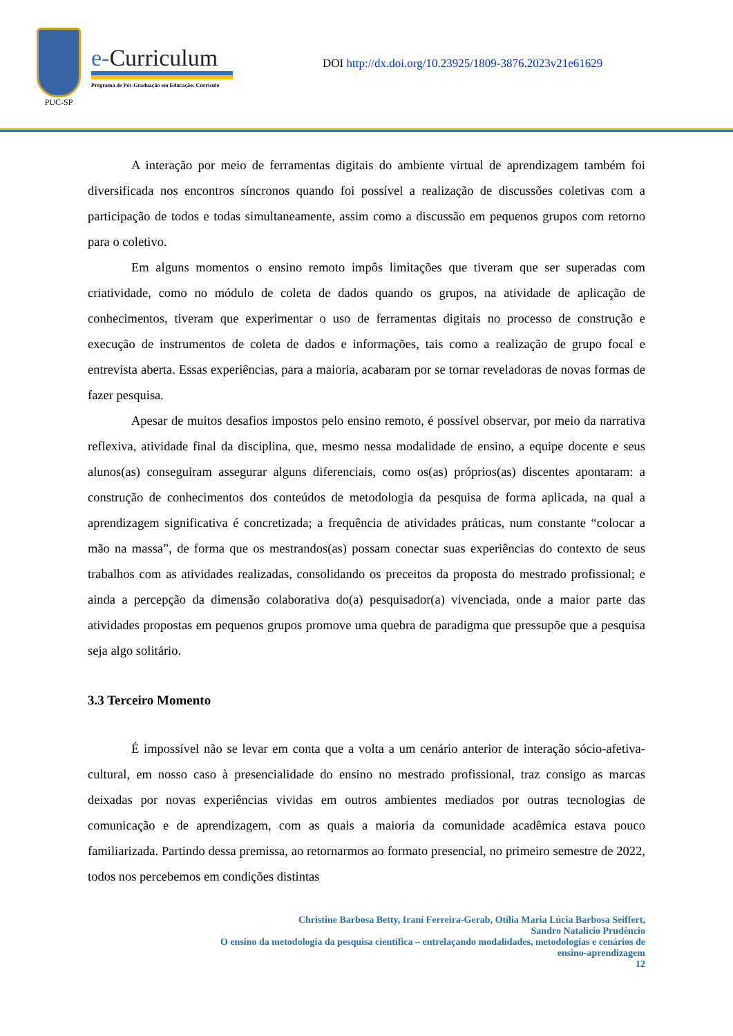PUC-SP
e-Curriculum
Programa de Pós-Graduação em Educação: Currículo
DOI http://dx.doi.org/10.23925/1809-3876.2023v21e61629
A interação por meio de ferramentas digitais do ambiente virtual de aprendizagem também foi diversificada nos encontros síncronos quando foi possível a realização de discussões coletivas com a participação de todos e todas simultaneamente, assim como a discussão em pequenos grupos com retorno para o coletivo.
Em alguns momentos o ensino remoto impôs limitações que tiveram que ser superadas com criatividade, como no módulo de coleta de dados quando os grupos, na atividade de aplicação de conhecimentos, tiveram que experimentar o uso de ferramentas digitais no processo de construção e execução de instrumentos de coleta de dados e informações, tais como a realização de grupo focal e entrevista aberta. Essas experiências, para a maioria, acabaram por se tornar reveladoras de novas formas de fazer pesquisa.
Apesar de muitos desafios impostos pelo ensino remoto, é possível observar, por meio da narrativa reflexiva, atividade final da disciplina, que, mesmo nessa modalidade de ensino, a equipe docente e seus alunos(as) conseguiram assegurar alguns diferenciais, como os(as) próprios(as) discentes apontaram: a construção de conhecimentos dos conteúdos de metodologia da pesquisa de forma aplicada, na qual a aprendizagem significativa é concretizada; a frequência de atividades práticas, num constante “colocar a mão na massa”, de forma que os mestrandos(as) possam conectar suas experiências do contexto de seus trabalhos com as atividades realizadas, consolidando os preceitos da proposta do mestrado profissional; e ainda a percepção da dimensão colaborativa do(a) pesquisador(a) vivenciada, onde a maior parte das atividades propostas em pequenos grupos promove uma quebra de paradigma que pressupõe que a pesquisa seja algo solitário.
3.3 Terceiro Momento
É impossível não se levar em conta que a volta a um cenário anterior de interação sócio-afetiva-cultural, em nosso caso à presencialidade do ensino no mestrado profissional, traz consigo as marcas deixadas por novas experiências vividas em outros ambientes mediados por outras tecnologias de comunicação e de aprendizagem, com as quais a maioria da comunidade acadêmica estava pouco familiarizada. Partindo dessa premissa, ao retornarmos ao formato presencial, no primeiro semestre de 2022, todos nos percebemos em condições distintas
Christine Barbosa Betty, Iraní Ferreira-Gerab, Otília Maria Lúcia Barbosa Seiffert,
Sandro Natalicio Prudêncio
O ensino da metodologia da pesquisa científica – entrelaçando modalidades, metodologias e cenários de
ensino-aprendizagem
12